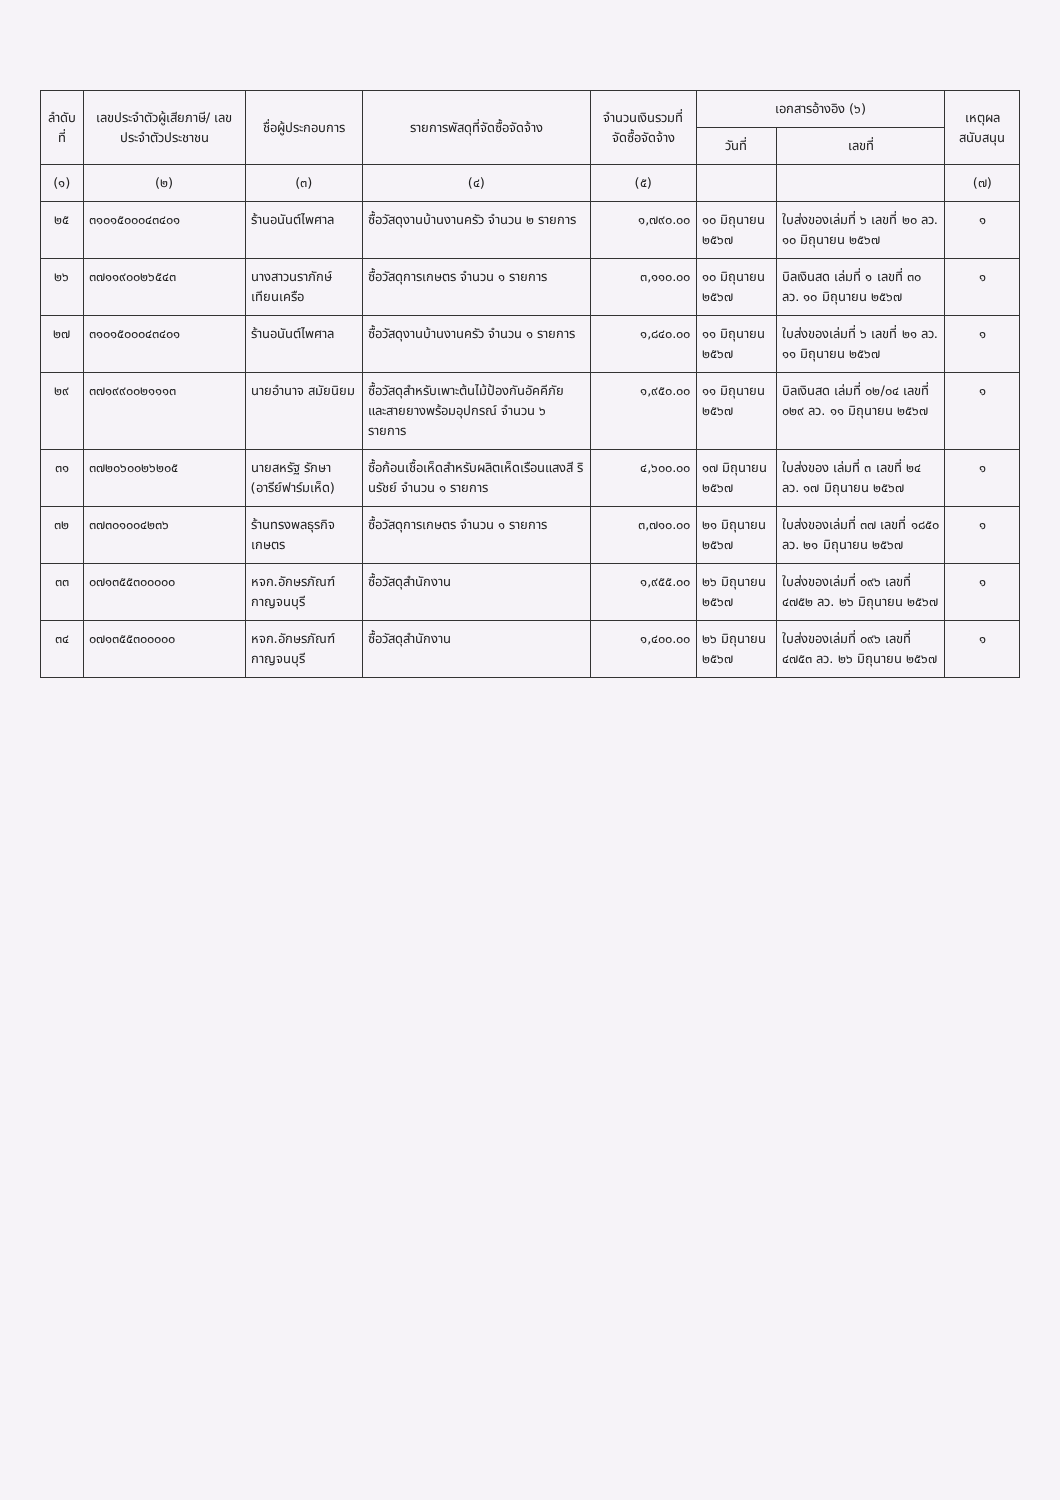| ลำดับที่ | เลขประจำตัวผู้เสียภาษี/ เลขประจำตัวประชาชน | ชื่อผู้ประกอบการ | รายการพัสดุที่จัดซื้อจัดจ้าง | จำนวนเงินรวมที่ จัดซื้อจัดจ้าง | เอกสารอ้างอิง (๖) | | เหตุผล สนับสนุน |
| --- | --- | --- | --- | --- | --- | --- | --- |
| | | | | | วันที่ | เลขที่ | |
| (๑) | (๒) | (๓) | (๔) | (๕) | | | (๗) |
| ๒๕ | ๓๑๐๑๕๐๐๐๔๓๔๐๑ | ร้านอนันต์ไพศาล | ซื้อวัสดุงานบ้านงานครัว จำนวน ๒ รายการ | ๑,๗๙๐.๐๐ | ๑๐ มิถุนายน ๒๕๖๗ | ใบส่งของเล่มที่ ๖ เลขที่ ๒๐ ลว. ๑๐ มิถุนายน ๒๕๖๗ | ๑ |
| ๒๖ | ๓๗๑๑๙๐๐๒๖๕๔๓ | นางสาวนราภักษ์ เทียนเครือ | ซื้อวัสดุการเกษตร จำนวน ๑ รายการ | ๓,๑๑๐.๐๐ | ๑๐ มิถุนายน ๒๕๖๗ | บิลเงินสด เล่มที่ ๑ เลขที่ ๓๐ ลว. ๑๐ มิถุนายน ๒๕๖๗ | ๑ |
| ๒๗ | ๓๑๐๑๕๐๐๐๔๓๔๐๑ | ร้านอนันต์ไพศาล | ซื้อวัสดุงานบ้านงานครัว จำนวน ๑ รายการ | ๑,๘๔๐.๐๐ | ๑๑ มิถุนายน ๒๕๖๗ | ใบส่งของเล่มที่ ๖ เลขที่ ๒๑ ลว. ๑๑ มิถุนายน ๒๕๖๗ | ๑ |
| ๒๙ | ๓๗๑๙๙๐๐๒๑๑๑๓ | นายอำนาจ สมัยนิยม | ซื้อวัสดุสำหรับเพาะต้นไม้ป้องกันอัคคีภัย และสายยางพร้อมอุปกรณ์ จำนวน ๖ รายการ | ๑,๙๕๐.๐๐ | ๑๑ มิถุนายน ๒๕๖๗ | บิลเงินสด เล่มที่ ๐๒/๐๔ เลขที่ ๐๒๙ ลว. ๑๑ มิถุนายน ๒๕๖๗ | ๑ |
| ๓๑ | ๓๗๒๐๖๐๐๒๖๒๐๕ | นายสหรัฐ รักษา (อารีย์ฟาร์มเห็ด) | ซื้อก้อนเชื้อเห็ดสำหรับผลิตเห็ดเรือนแสงสี รินรัชย์ จำนวน ๑ รายการ | ๔,๖๐๐.๐๐ | ๑๗ มิถุนายน ๒๕๖๗ | ใบส่งของ เล่มที่ ๓ เลขที่ ๒๔ ลว. ๑๗ มิถุนายน ๒๕๖๗ | ๑ |
| ๓๒ | ๓๗๓๐๑๐๐๔๒๓๖ | ร้านทรงพลธุรกิจเกษตร | ซื้อวัสดุการเกษตร จำนวน ๑ รายการ | ๓,๗๑๐.๐๐ | ๒๑ มิถุนายน ๒๕๖๗ | ใบส่งของเล่มที่ ๓๗ เลขที่ ๑๘๕๐ ลว. ๒๑ มิถุนายน ๒๕๖๗ | ๑ |
| ๓๓ | ๐๗๑๓๕๕๓๐๐๐๐๐ | หจก.อักษรภัณฑ์กาญจนบุรี | ซื้อวัสดุสำนักงาน | ๑,๙๕๕.๐๐ | ๒๖ มิถุนายน ๒๕๖๗ | ใบส่งของเล่มที่ ๐๙๖ เลขที่ ๔๗๕๒ ลว. ๒๖ มิถุนายน ๒๕๖๗ | ๑ |
| ๓๔ | ๐๗๑๓๕๕๓๐๐๐๐๐ | หจก.อักษรภัณฑ์กาญจนบุรี | ซื้อวัสดุสำนักงาน | ๑,๔๐๐.๐๐ | ๒๖ มิถุนายน ๒๕๖๗ | ใบส่งของเล่มที่ ๐๙๖ เลขที่ ๔๗๕๓ ลว. ๒๖ มิถุนายน ๒๕๖๗ | ๑ |